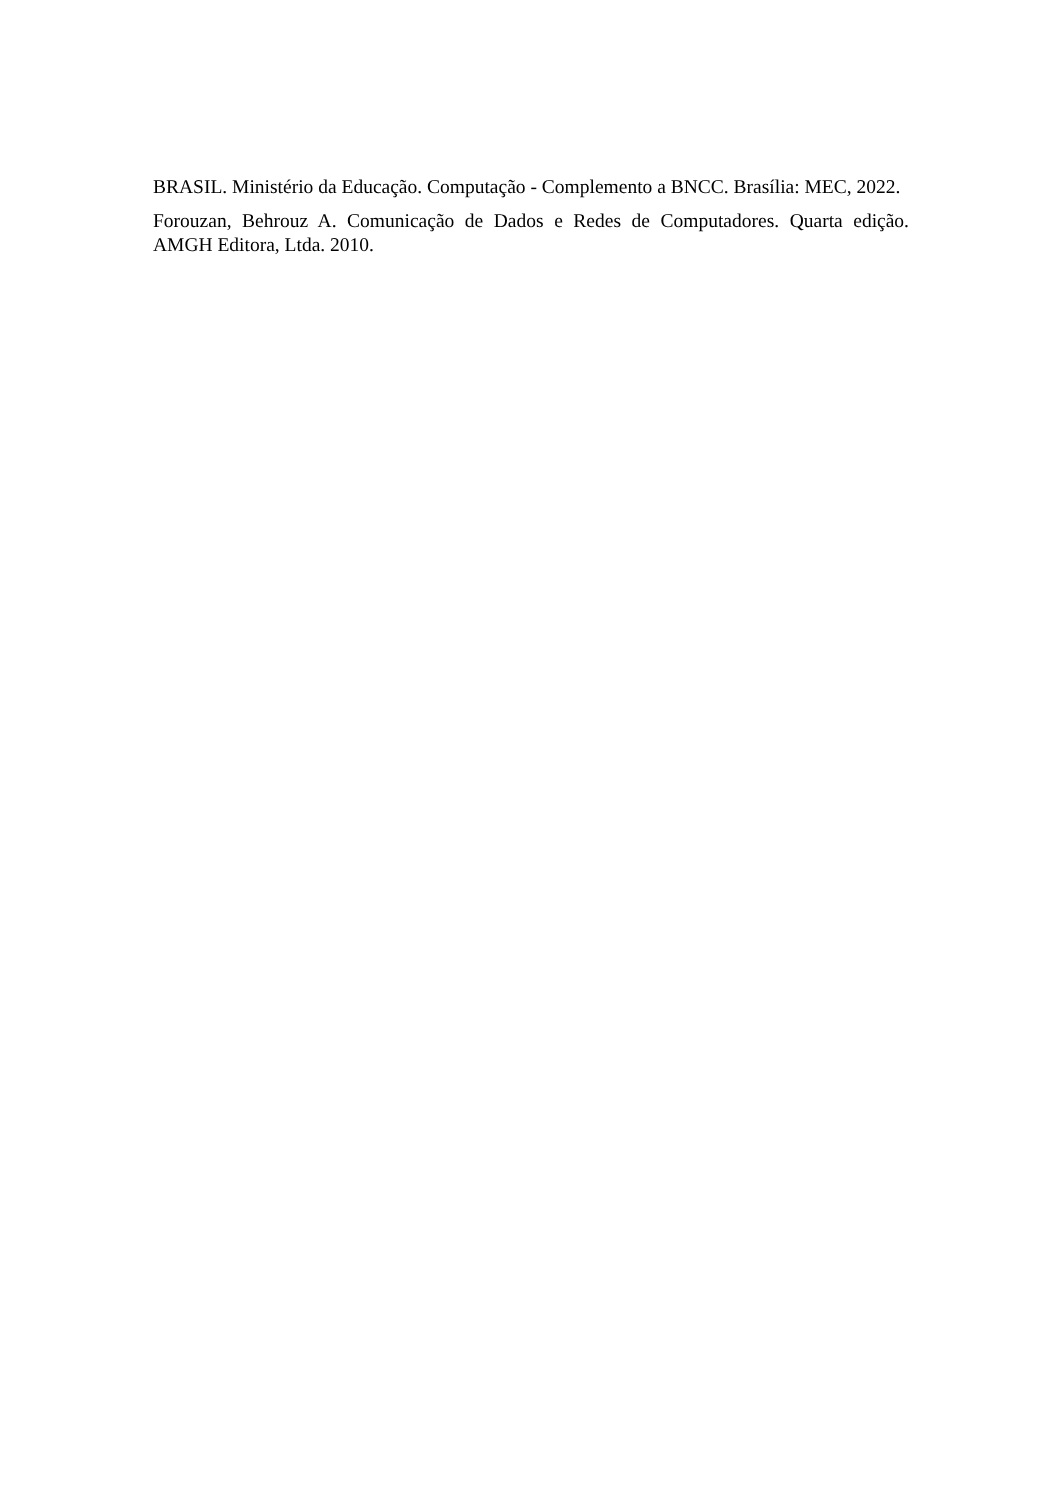BRASIL. Ministério da Educação. Computação - Complemento a BNCC. Brasília: MEC, 2022.
Forouzan, Behrouz A. Comunicação de Dados e Redes de Computadores. Quarta edição. AMGH Editora, Ltda. 2010.